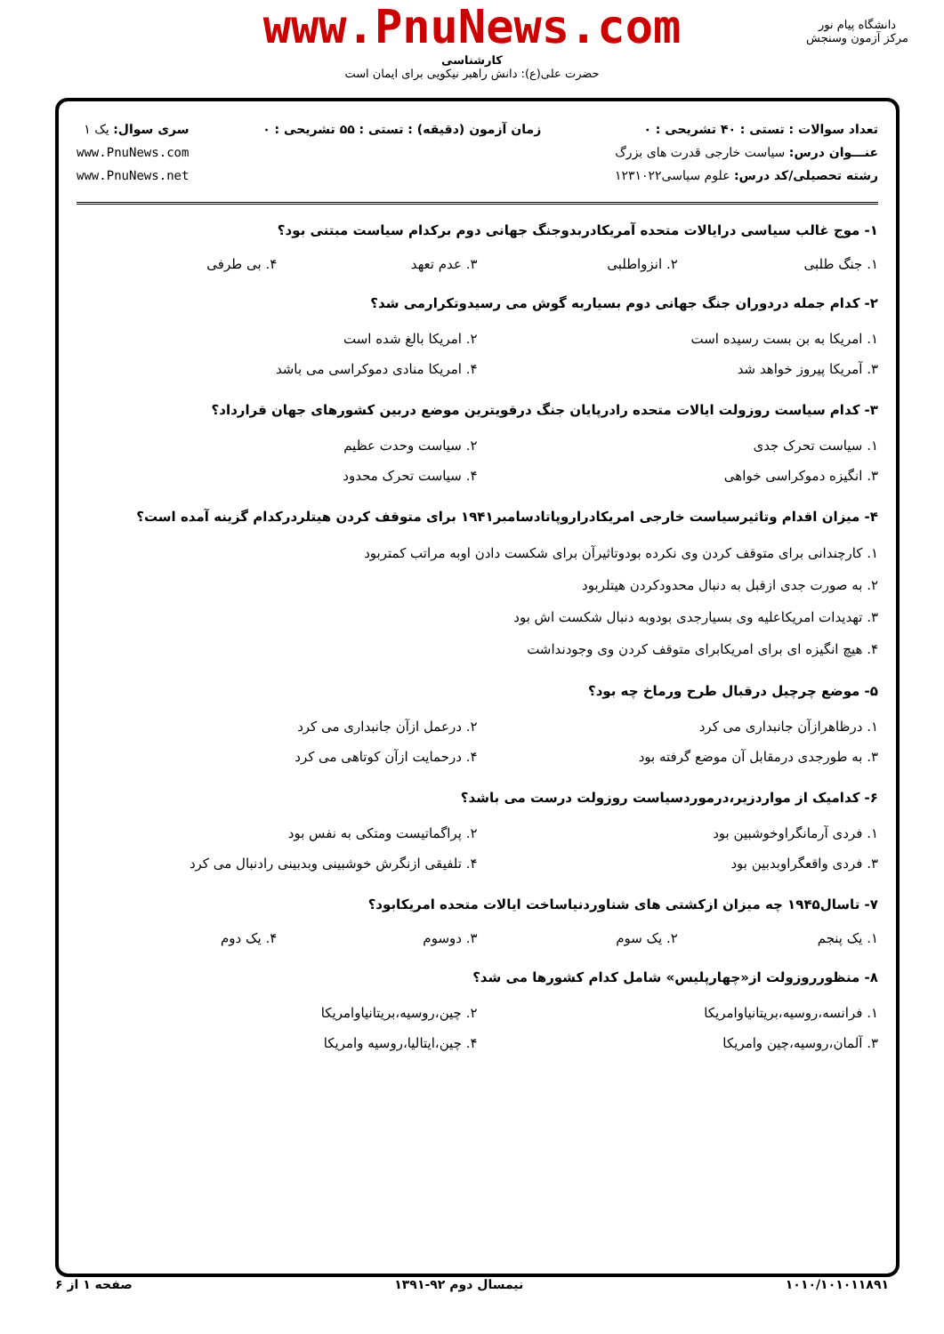www.PnuNews.com
کارشناسی
حضرت علی(ع): دانش راهبر نیکویی برای ایمان است
دانشگاه پیام نور
مرکز آزمون وسنجش
تعداد سوالات : تستی : ۴۰ تشریحی : ۰
عنـــوان درس: سیاست خارجی قدرت های بزرگ
رشته تحصیلی/کد درس: علوم سیاسی۱۲۳۱۰۲۲
زمان آزمون (دقیقه) : تستی : ۵۵ تشریحی : ۰
سری سوال: یک ۱
www.PnuNews.com
www.PnuNews.net
۱- موج غالب سیاسی درایالات متحده آمریکادربدوجنگ جهانی دوم برکدام سیاست مبتنی بود؟
۱. جنگ طلبی ۲. انزواطلبی ۳. عدم تعهد ۴. بی طرفی
۲- کدام جمله دردوران جنگ جهانی دوم بسیاربه گوش می رسیدوتکرارمی شد؟
۱. امریکا به بن بست رسیده است ۲. امریکا بالغ شده است ۳. آمریکا پیروز خواهد شد ۴. امریکا منادی دموکراسی می باشد
۳- کدام سیاست روزولت ایالات متحده رادرپایان جنگ درقویترین موضع دربین کشورهای جهان قرارداد؟
۱. سیاست تحرک جدی ۲. سیاست وحدت عظیم ۳. انگیزه دموکراسی خواهی ۴. سیاست تحرک محدود
۴- میزان اقدام وتاثیرسیاست خارجی امریکادراروپاتادسامبر۱۹۴۱ برای متوقف کردن هیتلردرکدام گزینه آمده است؟
۱. کارچندانی برای متوقف کردن وی نکرده بودوتاثیرآن برای شکست دادن اوبه مراتب کمتربود
۲. به صورت جدی ازقبل به دنبال محدودکردن هیتلربود
۳. تهدیدات امریکاعلیه وی بسیارجدی بودوبه دنبال شکست اش بود
۴. هیچ انگیزه ای برای امریکابرای متوقف کردن وی وجودنداشت
۵- موضع چرچیل درقبال طرح ورماخ چه بود؟
۱. درظاهرازآن جانبداری می کرد ۲. درعمل ازآن جانبداری می کرد ۳. به طورجدی درمقابل آن موضع گرفته بود ۴. درحمایت ازآن کوتاهی می کرد
۶- کدامیک از مواردزیر،درموردسیاست روزولت درست می باشد؟
۱. فردی آرمانگراوخوشبین بود ۲. پراگماتیست ومتکی به نفس بود ۳. فردی واقعگراوبدبین بود ۴. تلفیقی ازنگرش خوشبینی وبدبینی رادنبال می کرد
۷- تاسال۱۹۴۵ چه میزان ازکشتی های شناوردنیاساخت ایالات متحده امریکابود؟
۱. یک پنجم ۲. یک سوم ۳. دوسوم ۴. یک دوم
۸- منظورروزولت از«چهارپلیس» شامل کدام کشورها می شد؟
۱. فرانسه،روسیه،بریتانیاوامریکا ۲. چین،روسیه،بریتانیاوامریکا ۳. آلمان،روسیه،چین وامریکا ۴. چین،ایتالیا،روسیه وامریکا
۱۰۱۰/۱۰۱۰۱۱۸۹۱ نیمسال دوم ۹۲-۱۳۹۱ صفحه ۱ از ۶